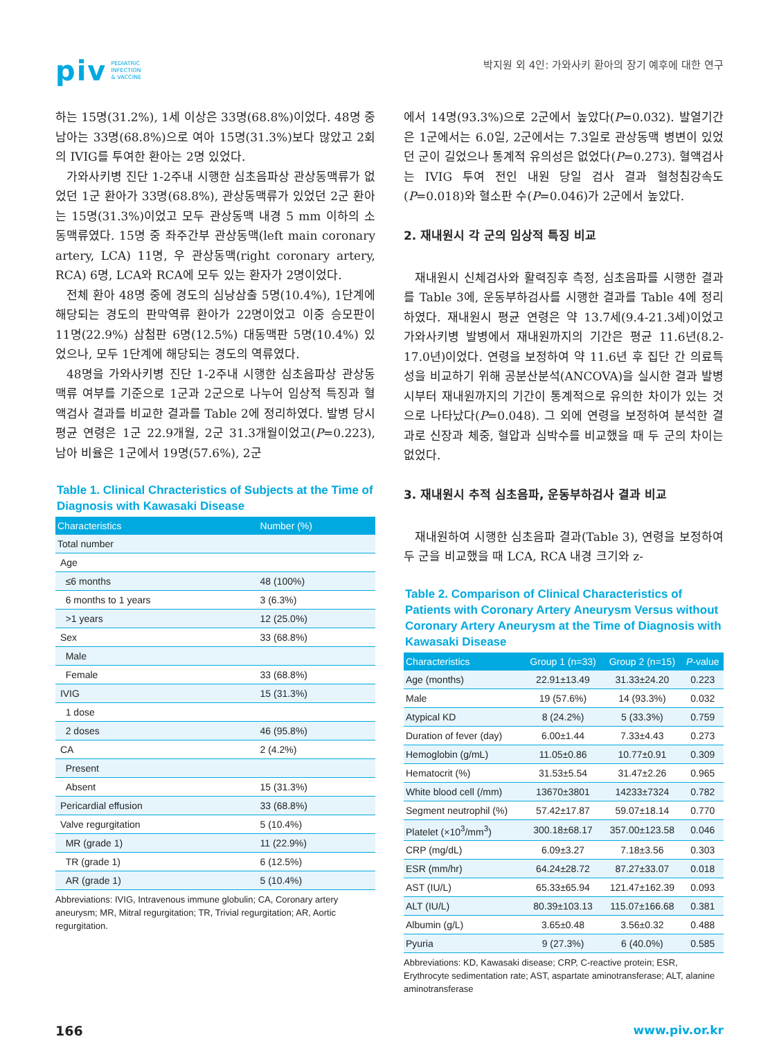piv PEDIATRIC
INFECTION
& VACCINE
박지원 외 4인: 가와사키 환아의 장기 예후에 대한 연구
하는 15명(31.2%), 1세 이상은 33명(68.8%)이었다. 48명 중 남아는 33명(68.8%)으로 여아 15명(31.3%)보다 많았고 2회의 IVIG를 투여한 환아는 2명 있었다.
가와사키병 진단 1-2주내 시행한 심초음파상 관상동맥류가 없었던 1군 환아가 33명(68.8%), 관상동맥류가 있었던 2군 환아는 15명(31.3%)이었고 모두 관상동맥 내경 5 mm 이하의 소동맥류였다. 15명 중 좌주간부 관상동맥(left main coronary artery, LCA) 11명, 우 관상동맥(right coronary artery, RCA) 6명, LCA와 RCA에 모두 있는 환자가 2명이었다.
전체 환아 48명 중에 경도의 심낭삼출 5명(10.4%), 1단계에 해당되는 경도의 판막역류 환아가 22명이었고 이중 승모판이 11명(22.9%) 삼첨판 6명(12.5%) 대동맥판 5명(10.4%) 있었으나, 모두 1단계에 해당되는 경도의 역류였다.
48명을 가와사키병 진단 1-2주내 시행한 심초음파상 관상동맥류 여부를 기준으로 1군과 2군으로 나누어 임상적 특징과 혈액검사 결과를 비교한 결과를 Table 2에 정리하였다. 발병 당시 평균 연령은 1군 22.9개월, 2군 31.3개월이었고(P=0.223), 남아 비율은 1군에서 19명(57.6%), 2군
Table 1. Clinical Chracteristics of Subjects at the Time of Diagnosis with Kawasaki Disease
| Characteristics | Number (%) |
| --- | --- |
| Total number | |
| Age | |
| ≤6 months | 48 (100%) |
| 6 months to 1 years | 3 (6.3%) |
| >1 years | 12 (25.0%) |
| Sex | 33 (68.8%) |
| Male | |
| Female | 33 (68.8%) |
| IVIG | 15 (31.3%) |
| 1 dose | |
| 2 doses | 46 (95.8%) |
| CA | 2 (4.2%) |
| Present | |
| Absent | 15 (31.3%) |
| Pericardial effusion | 33 (68.8%) |
| Valve regurgitation | 5 (10.4%) |
| MR (grade 1) | 11 (22.9%) |
| TR (grade 1) | 6 (12.5%) |
| AR (grade 1) | 5 (10.4%) |
Abbreviations: IVIG, Intravenous immune globulin; CA, Coronary artery aneurysm; MR, Mitral regurgitation; TR, Trivial regurgitation; AR, Aortic regurgitation.
에서 14명(93.3%)으로 2군에서 높았다(P=0.032). 발열기간은 1군에서는 6.0일, 2군에서는 7.3일로 관상동맥 병변이 있었던 군이 길었으나 통계적 유의성은 없었다(P=0.273). 혈액검사는 IVIG 투여 전인 내원 당일 검사 결과 혈청침강속도(P=0.018)와 혈소판 수(P=0.046)가 2군에서 높았다.
2. 재내원시 각 군의 임상적 특징 비교
재내원시 신체검사와 활력징후 측정, 심초음파를 시행한 결과를 Table 3에, 운동부하검사를 시행한 결과를 Table 4에 정리하였다. 재내원시 평균 연령은 약 13.7세(9.4-21.3세)이었고 가와사키병 발병에서 재내원까지의 기간은 평균 11.6년(8.2-17.0년)이었다. 연령을 보정하여 약 11.6년 후 집단 간 의료특성을 비교하기 위해 공분산분석(ANCOVA)을 실시한 결과 발병시부터 재내원까지의 기간이 통계적으로 유의한 차이가 있는 것으로 나타났다(P=0.048). 그 외에 연령을 보정하여 분석한 결과로 신장과 체중, 혈압과 심박수를 비교했을 때 두 군의 차이는 없었다.
3. 재내원시 추적 심초음파, 운동부하검사 결과 비교
재내원하여 시행한 심초음파 결과(Table 3), 연령을 보정하여 두 군을 비교했을 때 LCA, RCA 내경 크기와 z-
Table 2. Comparison of Clinical Characteristics of Patients with Coronary Artery Aneurysm Versus without Coronary Artery Aneurysm at the Time of Diagnosis with Kawasaki Disease
| Characteristics | Group 1 (n=33) | Group 2 (n=15) | P -value |
| --- | --- | --- | --- |
| Age (months) | 22.91±13.49 | 31.33±24.20 | 0.223 |
| Male | 19 (57.6%) | 14 (93.3%) | 0.032 |
| Atypical KD | 8 (24.2%) | 5 (33.3%) | 0.759 |
| Duration of fever (day) | 6.00±1.44 | 7.33±4.43 | 0.273 |
| Hemoglobin (g/mL) | 11.05±0.86 | 10.77±0.91 | 0.309 |
| Hematocrit (%) | 31.53±5.54 | 31.47±2.26 | 0.965 |
| White blood cell (/mm) | 13670±3801 | 14233±7324 | 0.782 |
| Segment neutrophil (%) | 57.42±17.87 | 59.07±18.14 | 0.770 |
| Platelet (×10<sup>3</sup>/mm<sup>3</sup>) | 300.18±68.17 | 357.00±123.58 | 0.046 |
| CRP (mg/dL) | 6.09±3.27 | 7.18±3.56 | 0.303 |
| ESR (mm/hr) | 64.24±28.72 | 87.27±33.07 | 0.018 |
| AST (IU/L) | 65.33±65.94 | 121.47±162.39 | 0.093 |
| ALT (IU/L) | 80.39±103.13 | 115.07±166.68 | 0.381 |
| Albumin (g/L) | 3.65±0.48 | 3.56±0.32 | 0.488 |
| Pyuria | 9 (27.3%) | 6 (40.0%) | 0.585 |
Abbreviations: KD, Kawasaki disease; CRP, C-reactive protein; ESR, Erythrocyte sedimentation rate; AST, aspartate aminotransferase; ALT, alanine aminotransferase
166 www.piv.or.kr